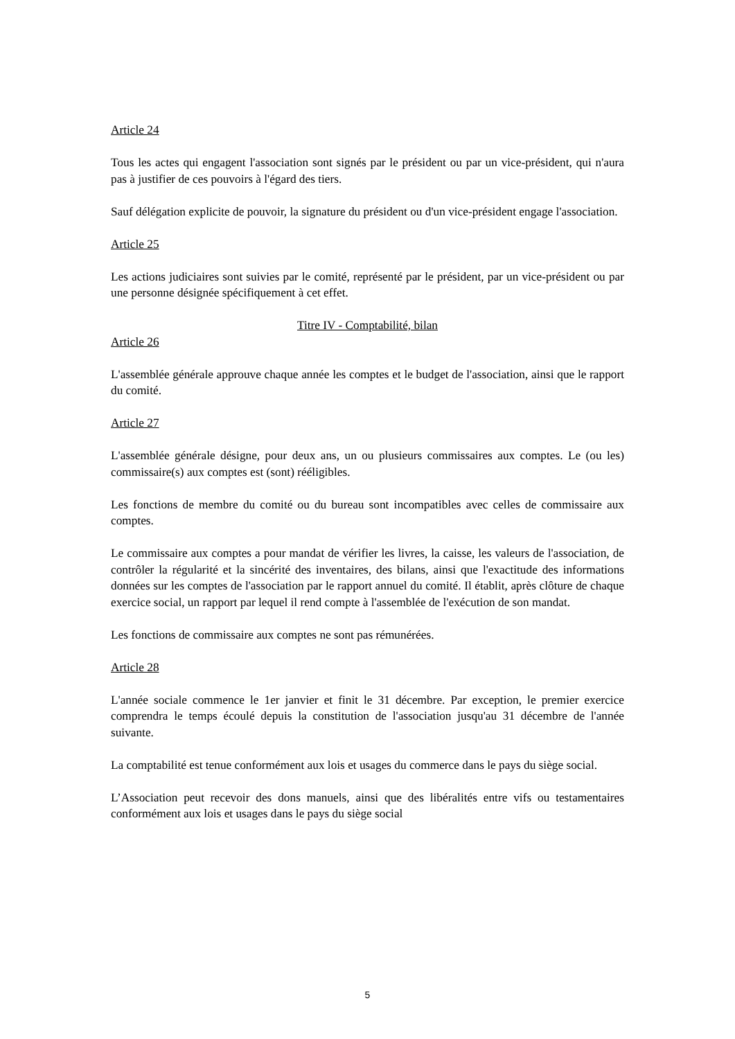Article 24
Tous les actes qui engagent l'association sont signés par le président ou par un vice-président, qui n'aura pas à justifier de ces pouvoirs à l'égard des tiers.
Sauf délégation explicite de pouvoir, la signature du président ou d'un vice-président engage l'association.
Article 25
Les actions judiciaires sont suivies par le comité, représenté par le président, par un vice-président ou par une personne désignée spécifiquement à cet effet.
Titre IV - Comptabilité, bilan
Article 26
L'assemblée générale approuve chaque année les comptes et le budget de l'association, ainsi que le rapport du comité.
Article 27
L'assemblée générale désigne, pour deux ans, un ou plusieurs commissaires aux comptes. Le (ou les) commissaire(s) aux comptes est (sont) rééligibles.
Les fonctions de membre du comité ou du bureau sont incompatibles avec celles de commissaire aux comptes.
Le commissaire aux comptes a pour mandat de vérifier les livres, la caisse, les valeurs de l'association, de contrôler la régularité et la sincérité des inventaires, des bilans, ainsi que l'exactitude des informations données sur les comptes de l'association par le rapport annuel du comité. Il établit, après clôture de chaque exercice social, un rapport par lequel il rend compte à l'assemblée de l'exécution de son mandat.
Les fonctions de commissaire aux comptes ne sont pas rémunérées.
Article 28
L'année sociale commence le 1er janvier et finit le 31 décembre. Par exception, le premier exercice comprendra le temps écoulé depuis la constitution de l'association jusqu'au 31 décembre de l'année suivante.
La comptabilité est tenue conformément aux lois et usages du commerce dans le pays du siège social.
L’Association peut recevoir des dons manuels, ainsi que des libéralités entre vifs ou testamentaires conformément aux lois et usages dans le pays du siège social
5